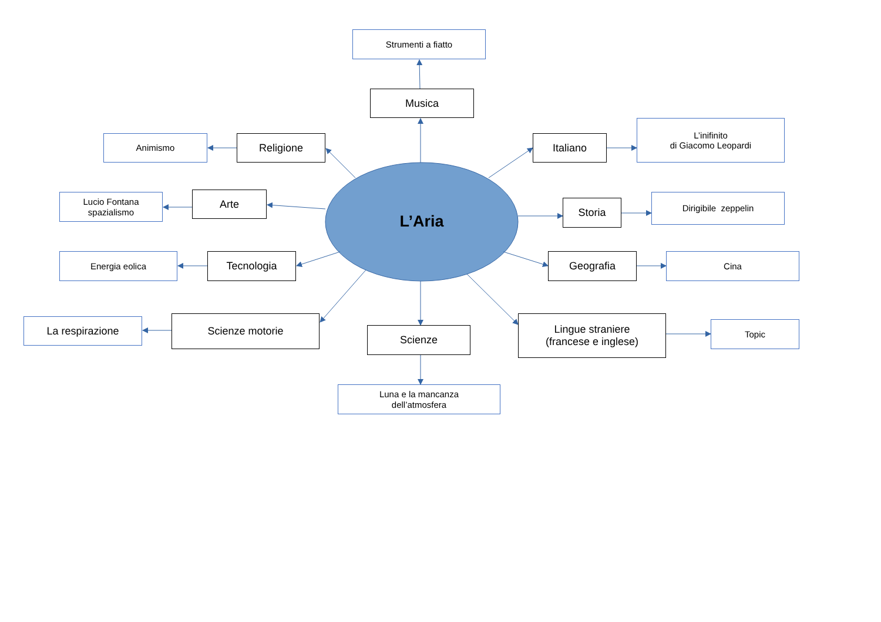Strumenti a fiatto
Musica
Animismo
Religione Italiano
L’inifinito
di Giacomo Leopardi
Lucio Fontana
spazialismo
Arte
L’Aria
Storia
Dirigibile zeppelin
Energia eolica
Tecnologia Geografia
Cina
La respirazione
Scienze motorie
Scienze
Lingue straniere
(francese e inglese)
Topic
Luna e la mancanza
dell’atmosfera